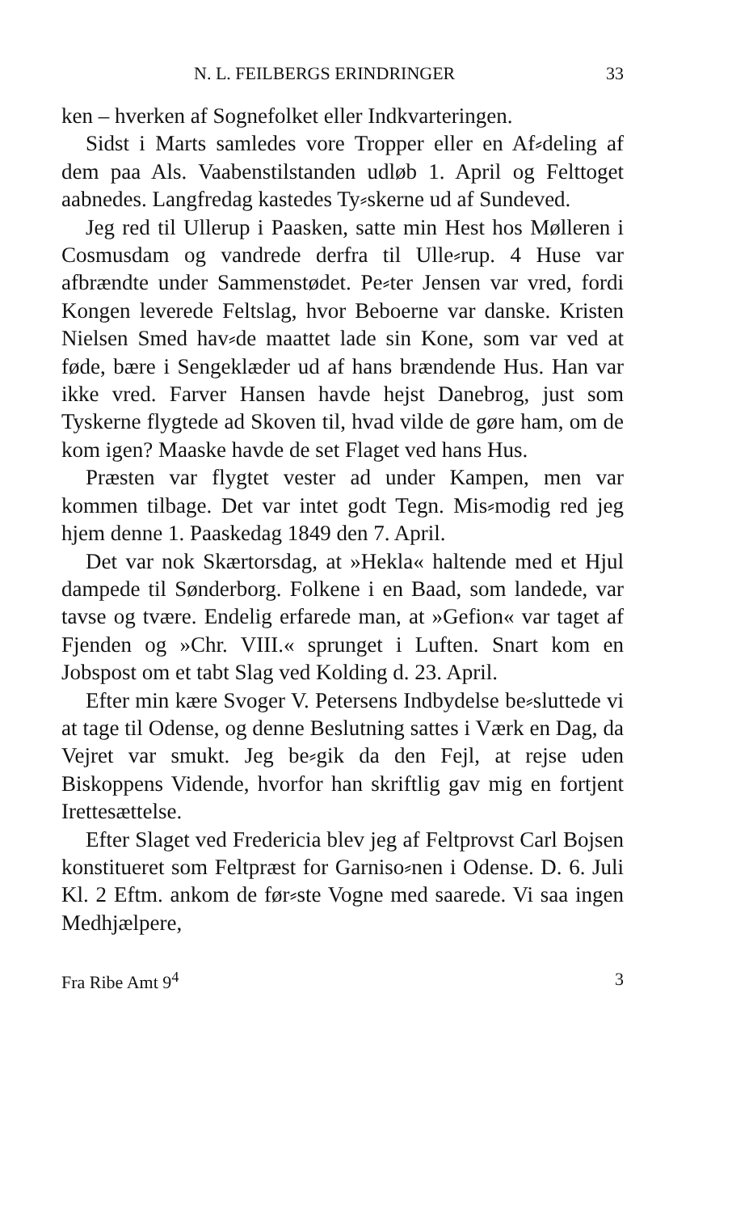N. L. FEILBERGS ERINDRINGER 33
ken – hverken af Sognefolket eller Indkvarteringen.
Sidst i Marts samledes vore Tropper eller en Af⸗deling af dem paa Als. Vaabenstilstanden udløb 1. April og Felttoget aabnedes. Langfredag kastedes Ty⸗skerne ud af Sundeved.
Jeg red til Ullerup i Paasken, satte min Hest hos Mølleren i Cosmusdam og vandrede derfra til Ulle⸗rup. 4 Huse var afbrændte under Sammenstødet. Pe⸗ter Jensen var vred, fordi Kongen leverede Feltslag, hvor Beboerne var danske. Kristen Nielsen Smed hav⸗de maattet lade sin Kone, som var ved at føde, bære i Sengeklæder ud af hans brændende Hus. Han var ikke vred. Farver Hansen havde hejst Danebrog, just som Tyskerne flygtede ad Skoven til, hvad vilde de gøre ham, om de kom igen? Maaske havde de set Flaget ved hans Hus.
Præsten var flygtet vester ad under Kampen, men var kommen tilbage. Det var intet godt Tegn. Mis⸗modig red jeg hjem denne 1. Paaskedag 1849 den 7. April.
Det var nok Skærtorsdag, at »Hekla« haltende med et Hjul dampede til Sønderborg. Folkene i en Baad, som landede, var tavse og tvære. Endelig erfarede man, at »Gefion« var taget af Fjenden og »Chr. VIII.« sprunget i Luften. Snart kom en Jobspost om et tabt Slag ved Kolding d. 23. April.
Efter min kære Svoger V. Petersens Indbydelse be⸗sluttede vi at tage til Odense, og denne Beslutning sattes i Værk en Dag, da Vejret var smukt. Jeg be⸗gik da den Fejl, at rejse uden Biskoppens Vidende, hvorfor han skriftlig gav mig en fortjent Irettesættelse.
Efter Slaget ved Fredericia blev jeg af Feltprovst Carl Bojsen konstitueret som Feltpræst for Garniso⸗nen i Odense. D. 6. Juli Kl. 2 Eftm. ankom de før⸗ste Vogne med saarede. Vi saa ingen Medhjælpere,
Fra Ribe Amt 9<sup>4</sup> 3